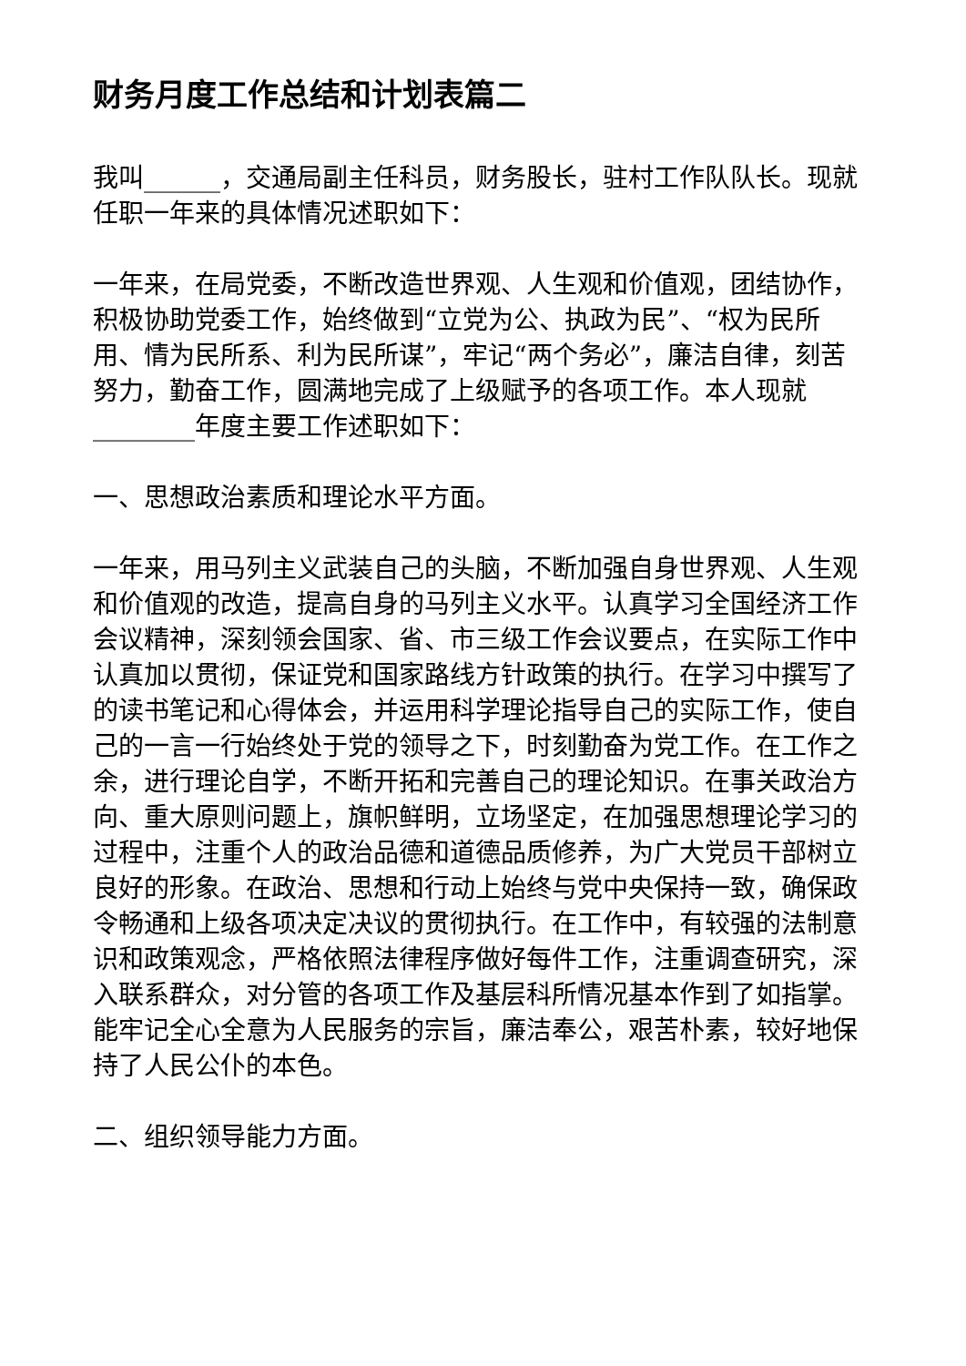财务月度工作总结和计划表篇二
我叫______，交通局副主任科员，财务股长，驻村工作队队长。现就任职一年来的具体情况述职如下：
一年来，在局党委，不断改造世界观、人生观和价值观，团结协作，积极协助党委工作，始终做到“立党为公、执政为民”、“权为民所用、情为民所系、利为民所谋”，牢记“两个务必”，廉洁自律，刻苦努力，勤奋工作，圆满地完成了上级赋予的各项工作。本人现就________年度主要工作述职如下：
一、思想政治素质和理论水平方面。
一年来，用马列主义武装自己的头脑，不断加强自身世界观、人生观和价值观的改造，提高自身的马列主义水平。认真学习全国经济工作会议精神，深刻领会国家、省、市三级工作会议要点，在实际工作中认真加以贯彻，保证党和国家路线方针政策的执行。在学习中撰写了的读书笔记和心得体会，并运用科学理论指导自己的实际工作，使自己的一言一行始终处于党的领导之下，时刻勤奋为党工作。在工作之余，进行理论自学，不断开拓和完善自己的理论知识。在事关政治方向、重大原则问题上，旗帜鲜明，立场坚定，在加强思想理论学习的过程中，注重个人的政治品德和道德品质修养，为广大党员干部树立良好的形象。在政治、思想和行动上始终与党中央保持一致，确保政令畅通和上级各项决定决议的贯彻执行。在工作中，有较强的法制意识和政策观念，严格依照法律程序做好每件工作，注重调查研究，深入联系群众，对分管的各项工作及基层科所情况基本作到了如指掌。能牢记全心全意为人民服务的宗旨，廉洁奉公，艰苦朴素，较好地保持了人民公仆的本色。
二、组织领导能力方面。